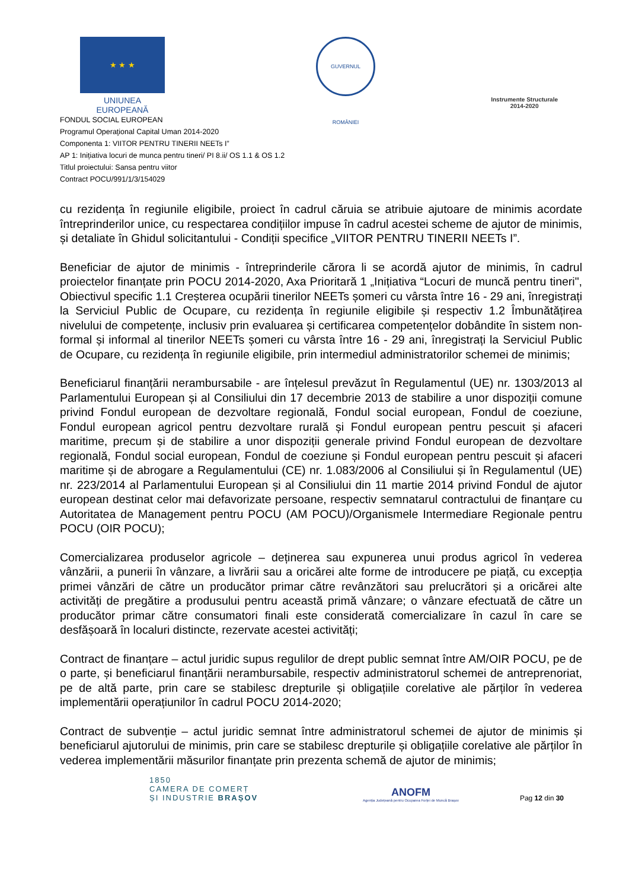★ ★ ★
UNIUNEA EUROPEANĂ
GUVERNUL ROMÂNIEI
Instrumente Structurale
2014-2020
FONDUL SOCIAL EUROPEAN
Programul Operaţional Capital Uman 2014-2020
Componenta 1: VIITOR PENTRU TINERII NEETs I”
AP 1: Inițiativa locuri de munca pentru tineri/ PI 8.ii/ OS 1.1 & OS 1.2
Titlul proiectului: Sansa pentru viitor
Contract POCU/991/1/3/154029
cu rezidența în regiunile eligibile, proiect în cadrul căruia se atribuie ajutoare de minimis acordate întreprinderilor unice, cu respectarea condițiilor impuse în cadrul acestei scheme de ajutor de minimis, și detaliate în Ghidul solicitantului - Condiții specifice „VIITOR PENTRU TINERII NEETs I”.
Beneficiar de ajutor de minimis - întreprinderile cărora li se acordă ajutor de minimis, în cadrul proiectelor finanțate prin POCU 2014-2020, Axa Prioritară 1 „Inițiativa “Locuri de muncă pentru tineri", Obiectivul specific 1.1 Creșterea ocupării tinerilor NEETs șomeri cu vârsta între 16 - 29 ani, înregistrați la Serviciul Public de Ocupare, cu rezidența în regiunile eligibile și respectiv 1.2 Îmbunătățirea nivelului de competențe, inclusiv prin evaluarea și certificarea competențelor dobândite în sistem non-formal și informal al tinerilor NEETs șomeri cu vârsta între 16 - 29 ani, înregistrați la Serviciul Public de Ocupare, cu rezidența în regiunile eligibile, prin intermediul administratorilor schemei de minimis;
Beneficiarul finanțării nerambursabile - are înțelesul prevăzut în Regulamentul (UE) nr. 1303/2013 al Parlamentului European și al Consiliului din 17 decembrie 2013 de stabilire a unor dispoziții comune privind Fondul european de dezvoltare regională, Fondul social european, Fondul de coeziune, Fondul european agricol pentru dezvoltare rurală și Fondul european pentru pescuit și afaceri maritime, precum și de stabilire a unor dispoziții generale privind Fondul european de dezvoltare regională, Fondul social european, Fondul de coeziune și Fondul european pentru pescuit și afaceri maritime și de abrogare a Regulamentului (CE) nr. 1.083/2006 al Consiliului și în Regulamentul (UE) nr. 223/2014 al Parlamentului European și al Consiliului din 11 martie 2014 privind Fondul de ajutor european destinat celor mai defavorizate persoane, respectiv semnatarul contractului de finanțare cu Autoritatea de Management pentru POCU (AM POCU)/Organismele Intermediare Regionale pentru POCU (OIR POCU);
Comercializarea produselor agricole – deținerea sau expunerea unui produs agricol în vederea vânzării, a punerii în vânzare, a livrării sau a oricărei alte forme de introducere pe piață, cu excepția primei vânzări de către un producător primar către revânzători sau prelucrători și a oricărei alte activități de pregătire a produsului pentru această primă vânzare; o vânzare efectuată de către un producător primar către consumatori finali este considerată comercializare în cazul în care se desfășoară în localuri distincte, rezervate acestei activități;
Contract de finanțare – actul juridic supus regulilor de drept public semnat între AM/OIR POCU, pe de o parte, și beneficiarul finanțării nerambursabile, respectiv administratorul schemei de antreprenoriat, pe de altă parte, prin care se stabilesc drepturile și obligațiile corelative ale părților în vederea implementării operațiunilor în cadrul POCU 2014-2020;
Contract de subvenție – actul juridic semnat între administratorul schemei de ajutor de minimis și beneficiarul ajutorului de minimis, prin care se stabilesc drepturile și obligațiile corelative ale părților în vederea implementării măsurilor finanțate prin prezenta schemă de ajutor de minimis;
1850
CAMERA DE COMERȚ
ȘI INDUSTRIE BRAȘOV
ANOFM
Agenția Județeană pentru Ocuparea Forței de Muncă Brașov
Pag 12 din 30